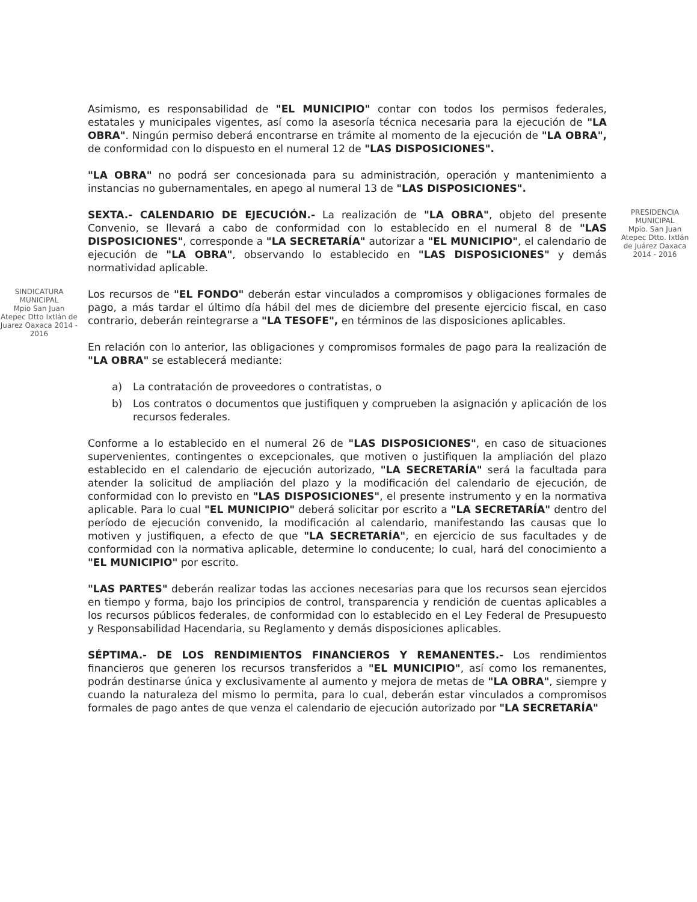Asimismo, es responsabilidad de "EL MUNICIPIO" contar con todos los permisos federales, estatales y municipales vigentes, así como la asesoría técnica necesaria para la ejecución de "LA OBRA". Ningún permiso deberá encontrarse en trámite al momento de la ejecución de "LA OBRA", de conformidad con lo dispuesto en el numeral 12 de "LAS DISPOSICIONES".
"LA OBRA" no podrá ser concesionada para su administración, operación y mantenimiento a instancias no gubernamentales, en apego al numeral 13 de "LAS DISPOSICIONES".
PRESIDENCIA MUNICIPAL
Mpio. San Juan Atepec Dtto. Ixtlán de Juárez Oaxaca 2014 - 2016
SEXTA.- CALENDARIO DE EJECUCIÓN.- La realización de "LA OBRA", objeto del presente Convenio, se llevará a cabo de conformidad con lo establecido en el numeral 8 de "LAS DISPOSICIONES", corresponde a "LA SECRETARÍA" autorizar a "EL MUNICIPIO", el calendario de ejecución de "LA OBRA", observando lo establecido en "LAS DISPOSICIONES" y demás normatividad aplicable.
SINDICATURA MUNICIPAL
Mpio San Juan Atepec Dtto Ixtlán de Juarez Oaxaca 2014 - 2016
Los recursos de "EL FONDO" deberán estar vinculados a compromisos y obligaciones formales de pago, a más tardar el último día hábil del mes de diciembre del presente ejercicio fiscal, en caso contrario, deberán reintegrarse a "LA TESOFE", en términos de las disposiciones aplicables.
En relación con lo anterior, las obligaciones y compromisos formales de pago para la realización de "LA OBRA" se establecerá mediante:
a) La contratación de proveedores o contratistas, o
b) Los contratos o documentos que justifiquen y comprueben la asignación y aplicación de los recursos federales.
Conforme a lo establecido en el numeral 26 de "LAS DISPOSICIONES", en caso de situaciones supervenientes, contingentes o excepcionales, que motiven o justifiquen la ampliación del plazo establecido en el calendario de ejecución autorizado, "LA SECRETARÍA" será la facultada para atender la solicitud de ampliación del plazo y la modificación del calendario de ejecución, de conformidad con lo previsto en "LAS DISPOSICIONES", el presente instrumento y en la normativa aplicable. Para lo cual "EL MUNICIPIO" deberá solicitar por escrito a "LA SECRETARÍA" dentro del período de ejecución convenido, la modificación al calendario, manifestando las causas que lo motiven y justifiquen, a efecto de que "LA SECRETARÍA", en ejercicio de sus facultades y de conformidad con la normativa aplicable, determine lo conducente; lo cual, hará del conocimiento a "EL MUNICIPIO" por escrito.
"LAS PARTES" deberán realizar todas las acciones necesarias para que los recursos sean ejercidos en tiempo y forma, bajo los principios de control, transparencia y rendición de cuentas aplicables a los recursos públicos federales, de conformidad con lo establecido en el Ley Federal de Presupuesto y Responsabilidad Hacendaria, su Reglamento y demás disposiciones aplicables.
SÉPTIMA.- DE LOS RENDIMIENTOS FINANCIEROS Y REMANENTES.- Los rendimientos financieros que generen los recursos transferidos a "EL MUNICIPIO", así como los remanentes, podrán destinarse única y exclusivamente al aumento y mejora de metas de "LA OBRA", siempre y cuando la naturaleza del mismo lo permita, para lo cual, deberán estar vinculados a compromisos formales de pago antes de que venza el calendario de ejecución autorizado por "LA SECRETARÍA"